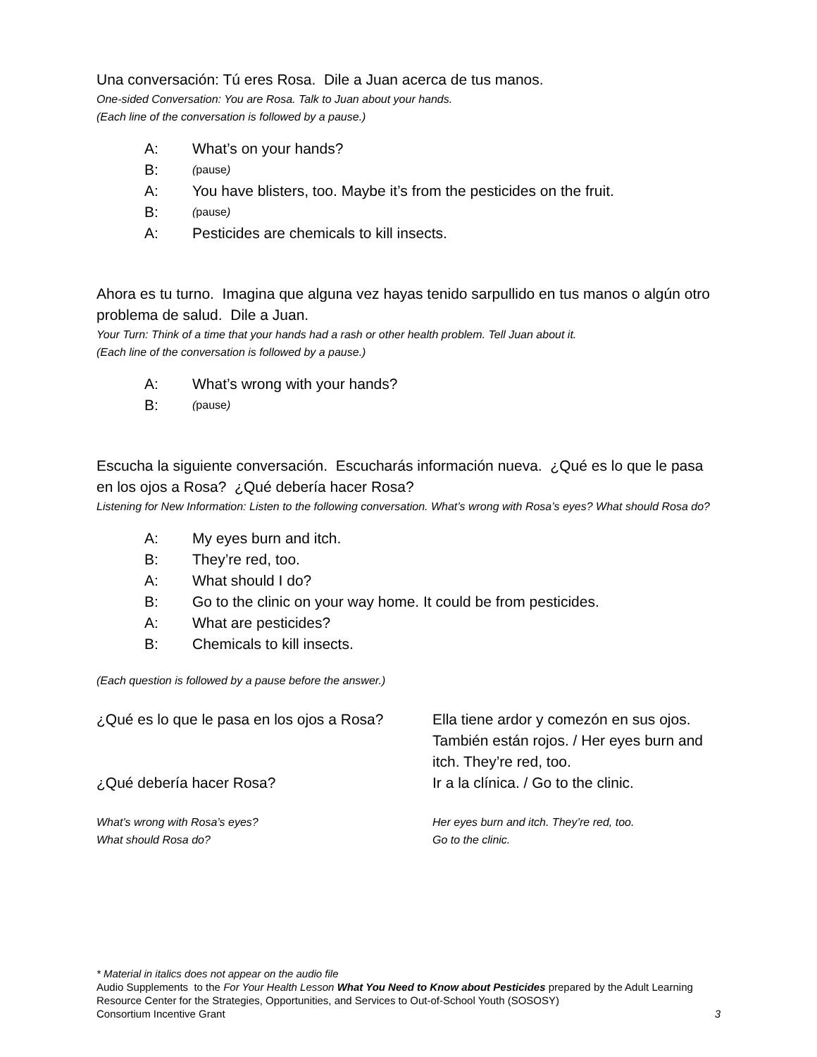Una conversación: Tú eres Rosa. Dile a Juan acerca de tus manos.
One-sided Conversation: You are Rosa. Talk to Juan about your hands.
(Each line of the conversation is followed by a pause.)
A: What’s on your hands?
B: (pause)
A: You have blisters, too. Maybe it’s from the pesticides on the fruit.
B: (pause)
A: Pesticides are chemicals to kill insects.
Ahora es tu turno. Imagina que alguna vez hayas tenido sarpullido en tus manos o algún otro problema de salud. Dile a Juan.
Your Turn: Think of a time that your hands had a rash or other health problem. Tell Juan about it.
(Each line of the conversation is followed by a pause.)
A: What’s wrong with your hands?
B: (pause)
Escucha la siguiente conversación. Escucharás información nueva. ¿Qué es lo que le pasa en los ojos a Rosa? ¿Qué debería hacer Rosa?
Listening for New Information: Listen to the following conversation. What’s wrong with Rosa’s eyes? What should Rosa do?
A: My eyes burn and itch.
B: They’re red, too.
A: What should I do?
B: Go to the clinic on your way home. It could be from pesticides.
A: What are pesticides?
B: Chemicals to kill insects.
(Each question is followed by a pause before the answer.)
| ¿Qué es lo que le pasa en los ojos a Rosa? | Ella tiene ardor y comezón en sus ojos. También están rojos. / Her eyes burn and itch. They’re red, too. |
| ¿Qué debería hacer Rosa? | Ir a la clínica. / Go to the clinic. |
| What’s wrong with Rosa’s eyes? What should Rosa do? | Her eyes burn and itch. They’re red, too. Go to the clinic. |
* Material in italics does not appear on the audio file
Audio Supplements to the For Your Health Lesson What You Need to Know about Pesticides prepared by the Adult Learning Resource Center for the Strategies, Opportunities, and Services to Out-of-School Youth (SOSOSY)
Consortium Incentive Grant 3